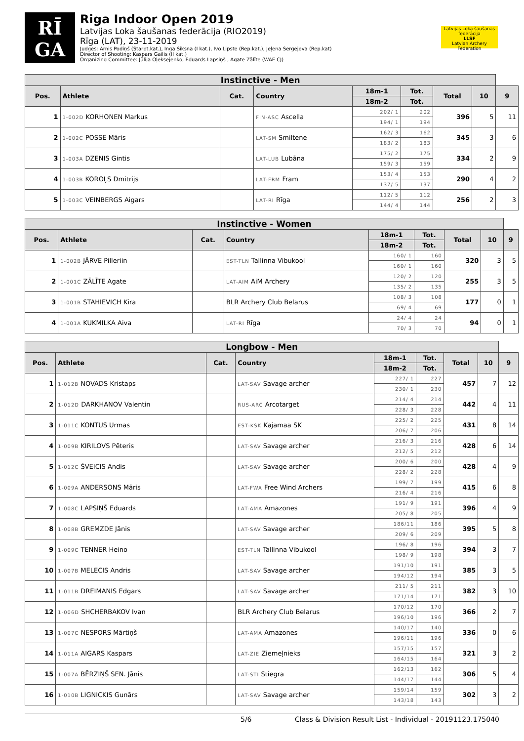RĪ
GA
Riga Indoor Open 2019
Latvijas Loka šaušanas federācija (RIO2019)
Rīga (LAT), 23-11-2019
Judges: Arnis Podiņš (Starpt.kat.), Inga Siksna (I kat.), Ivo Lipste (Rep.kat.), Jeļena Sergejeva (Rep.kat)
Director of Shooting: Kaspars Gailis (II kat.)
Organizing Committee: Jūlija Oļeksejenko, Eduards Lapsiņš , Agate Zālīte (WAE CJ)
Latvijas Loka šaušanas federācija
LLSF
Latvian Archery Federation
| Instinctive - Men | | | | | | | | |
| --- | --- | --- | --- | --- | --- | --- | --- | --- |
| Pos. | Athlete | Cat. | Country | 18m-1 | Tot. | Total | 10 | 9 |
| | | | | 18m-2 | Tot. | | | |
| 1 | 1-002D KORHONEN Markus | | FIN-ASC Ascella | 202/ 1 | 202 | 396 | 5 | 11 |
| | | | | 194/ 1 | 194 | | | |
| 2 | 1-002C POSSE Māris | | LAT-SM Smiltene | 162/ 3 | 162 | 345 | 3 | 6 |
| | | | | 183/ 2 | 183 | | | |
| 3 | 1-003A DZENIS Gintis | | LAT-LUB Lubāna | 175/ 2 | 175 | 334 | 2 | 9 |
| | | | | 159/ 3 | 159 | | | |
| 4 | 1-003B KOROĻS Dmitrijs | | LAT-FRM Fram | 153/ 4 | 153 | 290 | 4 | 2 |
| | | | | 137/ 5 | 137 | | | |
| 5 | 1-003C VEINBERGS Aigars | | LAT-RI Rīga | 112/ 5 | 112 | 256 | 2 | 3 |
| | | | | 144/ 4 | 144 | | | |
| Instinctive - Women | | | | | | | | |
| --- | --- | --- | --- | --- | --- | --- | --- | --- |
| Pos. | Athlete | Cat. | Country | 18m-1 | Tot. | Total | 10 | 9 |
| | | | | 18m-2 | Tot. | | | |
| 1 | 1-002B JÄRVE Pilleriin | | EST-TLN Tallinna Vibukool | 160/ 1 | 160 | 320 | 3 | 5 |
| | | | | 160/ 1 | 160 | | | |
| 2 | 1-001C ZĀLĪTE Agate | | LAT-AIM AiM Archery | 120/ 2 | 120 | 255 | 3 | 5 |
| | | | | 135/ 2 | 135 | | | |
| 3 | 1-001B STAHIEVICH Kira | | BLR Archery Club Belarus | 108/ 3 | 108 | 177 | 0 | 1 |
| | | | | 69/ 4 | 69 | | | |
| 4 | 1-001A KUKMILKA Aiva | | LAT-RI Rīga | 24/ 4 | 24 | 94 | 0 | 1 |
| | | | | 70/ 3 | 70 | | | |
| Longbow - Men | | | | | | | | |
| --- | --- | --- | --- | --- | --- | --- | --- | --- |
| Pos. | Athlete | Cat. | Country | 18m-1 | Tot. | Total | 10 | 9 |
| | | | | 18m-2 | Tot. | | | |
| 1 | 1-012B NOVADS Kristaps | | LAT-SAV Savage archer | 227/ 1 | 227 | 457 | 7 | 12 |
| | | | | 230/ 1 | 230 | | | |
| 2 | 1-012D DARKHANOV Valentin | | RUS-ARC Arcotarget | 214/ 4 | 214 | 442 | 4 | 11 |
| | | | | 228/ 3 | 228 | | | |
| 3 | 1-011C KONTUS Urmas | | EST-KSK Kajamaa SK | 225/ 2 | 225 | 431 | 8 | 14 |
| | | | | 206/ 7 | 206 | | | |
| 4 | 1-009B KIRILOVS Pēteris | | LAT-SAV Savage archer | 216/ 3 | 216 | 428 | 6 | 14 |
| | | | | 212/ 5 | 212 | | | |
| 5 | 1-012C ŠVEICIS Andis | | LAT-SAV Savage archer | 200/ 6 | 200 | 428 | 4 | 9 |
| | | | | 228/ 2 | 228 | | | |
| 6 | 1-009A ANDERSONS Māris | | LAT-FWA Free Wind Archers | 199/ 7 | 199 | 415 | 6 | 8 |
| | | | | 216/ 4 | 216 | | | |
| 7 | 1-008C LAPSIŅŠ Eduards | | LAT-AMA Amazones | 191/ 9 | 191 | 396 | 4 | 9 |
| | | | | 205/ 8 | 205 | | | |
| 8 | 1-008B GREMZDE Jānis | | LAT-SAV Savage archer | 186/11 | 186 | 395 | 5 | 8 |
| | | | | 209/ 6 | 209 | | | |
| 9 | 1-009C TENNER Heino | | EST-TLN Tallinna Vibukool | 196/ 8 | 196 | 394 | 3 | 7 |
| | | | | 198/ 9 | 198 | | | |
| 10 | 1-007B MELECIS Andris | | LAT-SAV Savage archer | 191/10 | 191 | 385 | 3 | 5 |
| | | | | 194/12 | 194 | | | |
| 11 | 1-011B DREIMANIS Edgars | | LAT-SAV Savage archer | 211/ 5 | 211 | 382 | 3 | 10 |
| | | | | 171/14 | 171 | | | |
| 12 | 1-006D SHCHERBAKOV Ivan | | BLR Archery Club Belarus | 170/12 | 170 | 366 | 2 | 7 |
| | | | | 196/10 | 196 | | | |
| 13 | 1-007C NESPORS Mārtiņš | | LAT-AMA Amazones | 140/17 | 140 | 336 | 0 | 6 |
| | | | | 196/11 | 196 | | | |
| 14 | 1-011A AIGARS Kaspars | | LAT-ZIE Ziemeļnieks | 157/15 | 157 | 321 | 3 | 2 |
| | | | | 164/15 | 164 | | | |
| 15 | 1-007A BĒRZIŅŠ SEN. Jānis | | LAT-STI Stiegra | 162/13 | 162 | 306 | 5 | 4 |
| | | | | 144/17 | 144 | | | |
| 16 | 1-010B LIGNICKIS Gunārs | | LAT-SAV Savage archer | 159/14 | 159 | 302 | 3 | 2 |
| | | | | 143/18 | 143 | | | |
5/6 Class & Division Result List - Individual - 20191123.175040